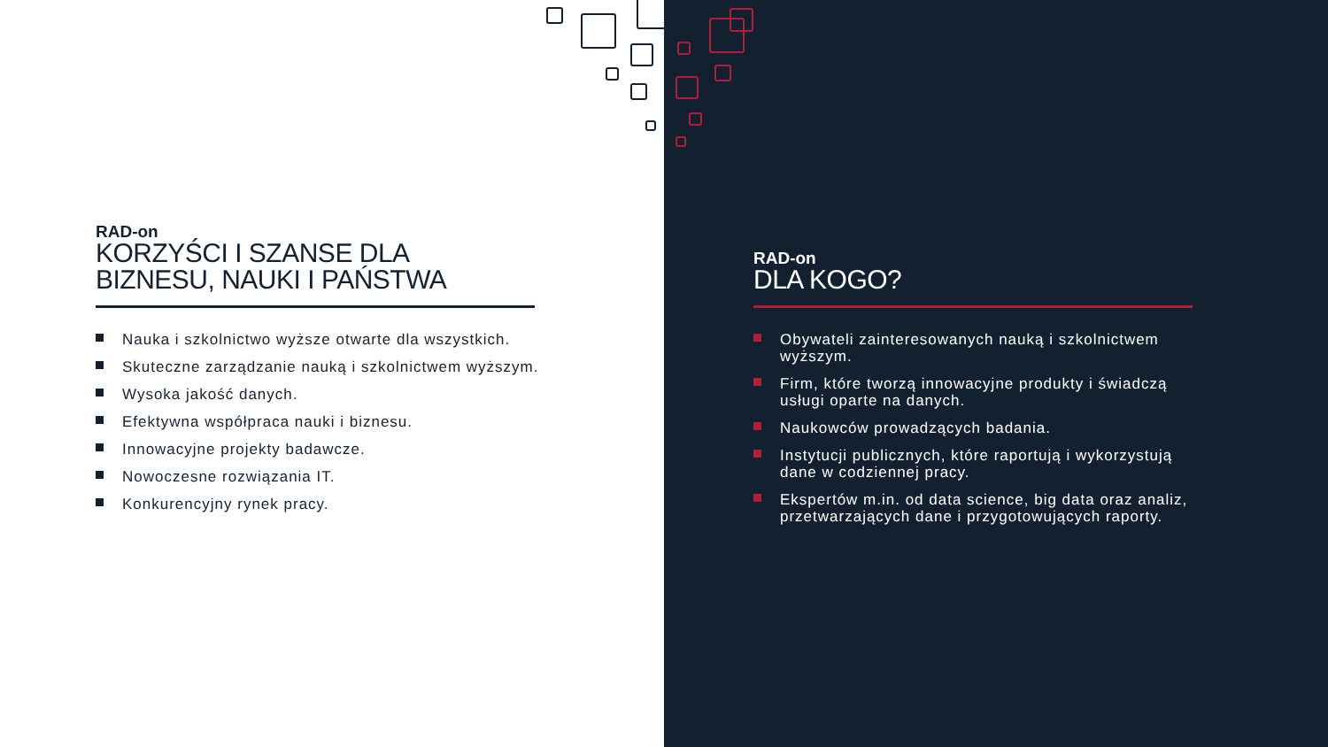RAD-on
KORZYŚCI I SZANSE DLA
BIZNESU, NAUKI I PAŃSTWA
Nauka i szkolnictwo wyższe otwarte dla wszystkich.
Skuteczne zarządzanie nauką i szkolnictwem wyższym.
Wysoka jakość danych.
Efektywna współpraca nauki i biznesu.
Innowacyjne projekty badawcze.
Nowoczesne rozwiązania IT.
Konkurencyjny rynek pracy.
RAD-on
DLA KOGO?
Obywateli zainteresowanych nauką i szkolnictwem
wyższym.
Firm, które tworzą innowacyjne produkty i świadczą
usługi oparte na danych.
Naukowców prowadzących badania.
Instytucji publicznych, które raportują i wykorzystują
dane w codziennej pracy.
Ekspertów m.in. od data science, big data oraz analiz,
przetwarzających dane i przygotowujących raporty.